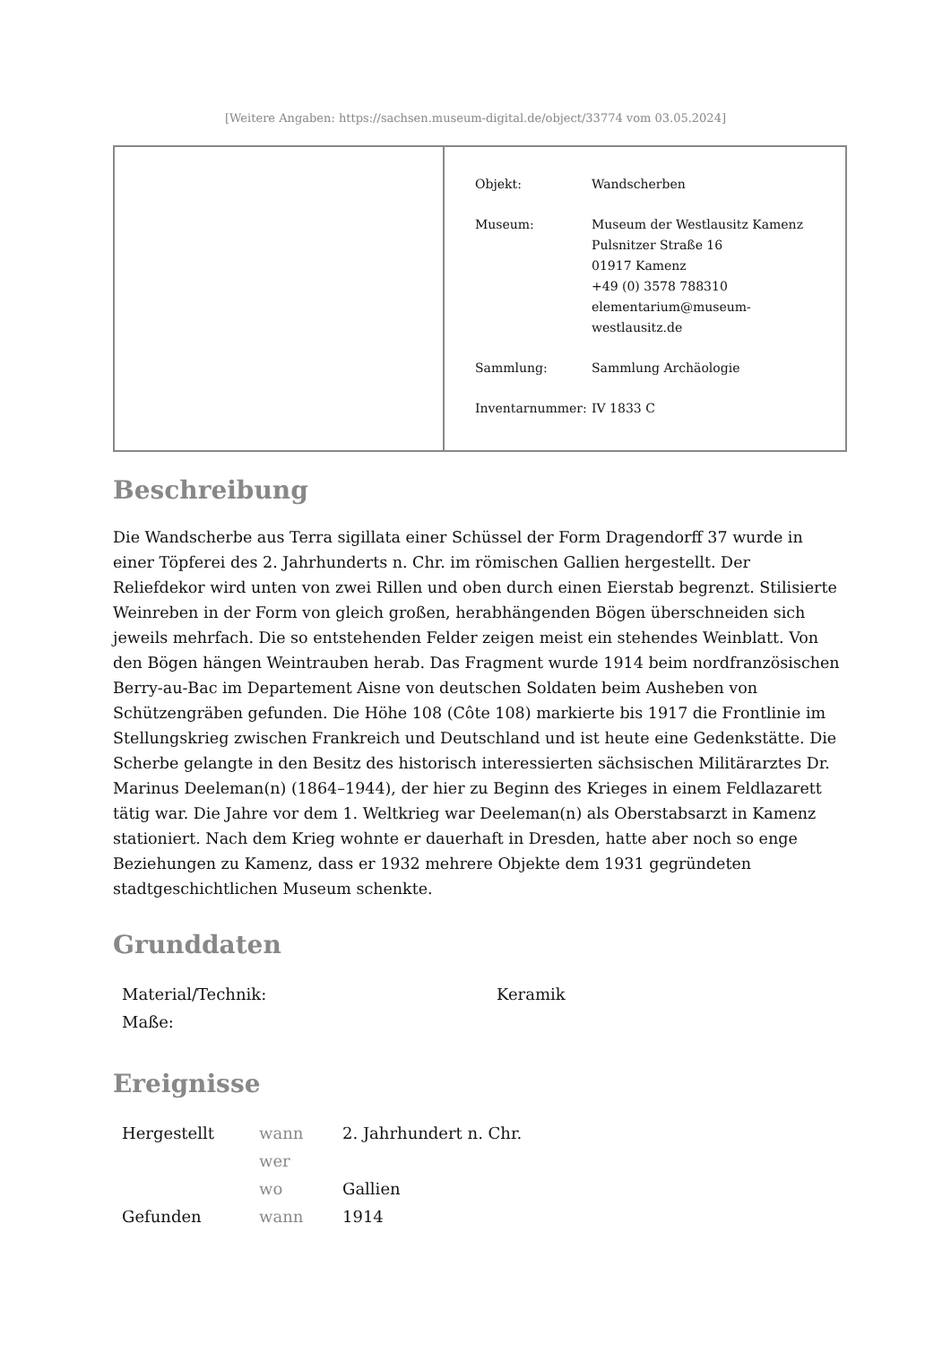[Weitere Angaben: https://sachsen.museum-digital.de/object/33774 vom 03.05.2024]
| Objekt: | Wandscherben |
| Museum: | Museum der Westlausitz Kamenz Pulsnitzer Straße 16 01917 Kamenz +49 (0) 3578 788310 elementarium@museum- westlausitz.de |
| Sammlung: | Sammlung Archäologie |
| Inventarnummer: | IV 1833 C |
Beschreibung
Die Wandscherbe aus Terra sigillata einer Schüssel der Form Dragendorff 37 wurde in einer Töpferei des 2. Jahrhunderts n. Chr. im römischen Gallien hergestellt. Der Reliefdekor wird unten von zwei Rillen und oben durch einen Eierstab begrenzt. Stilisierte Weinreben in der Form von gleich großen, herabhängenden Bögen überschneiden sich jeweils mehrfach. Die so entstehenden Felder zeigen meist ein stehendes Weinblatt. Von den Bögen hängen Weintrauben herab. Das Fragment wurde 1914 beim nordfranzösischen Berry-au-Bac im Departement Aisne von deutschen Soldaten beim Ausheben von Schützengräben gefunden. Die Höhe 108 (Côte 108) markierte bis 1917 die Frontlinie im Stellungskrieg zwischen Frankreich und Deutschland und ist heute eine Gedenkstätte. Die Scherbe gelangte in den Besitz des historisch interessierten sächsischen Militärarztes Dr. Marinus Deeleman(n) (1864–1944), der hier zu Beginn des Krieges in einem Feldlazarett tätig war. Die Jahre vor dem 1. Weltkrieg war Deeleman(n) als Oberstabsarzt in Kamenz stationiert. Nach dem Krieg wohnte er dauerhaft in Dresden, hatte aber noch so enge Beziehungen zu Kamenz, dass er 1932 mehrere Objekte dem 1931 gegründeten stadtgeschichtlichen Museum schenkte.
Grunddaten
| Material/Technik: | Keramik |
| Maße: | |
Ereignisse
| Hergestellt | wann | 2. Jahrhundert n. Chr. |
| | wer | |
| | wo | Gallien |
| Gefunden | wann | 1914 |